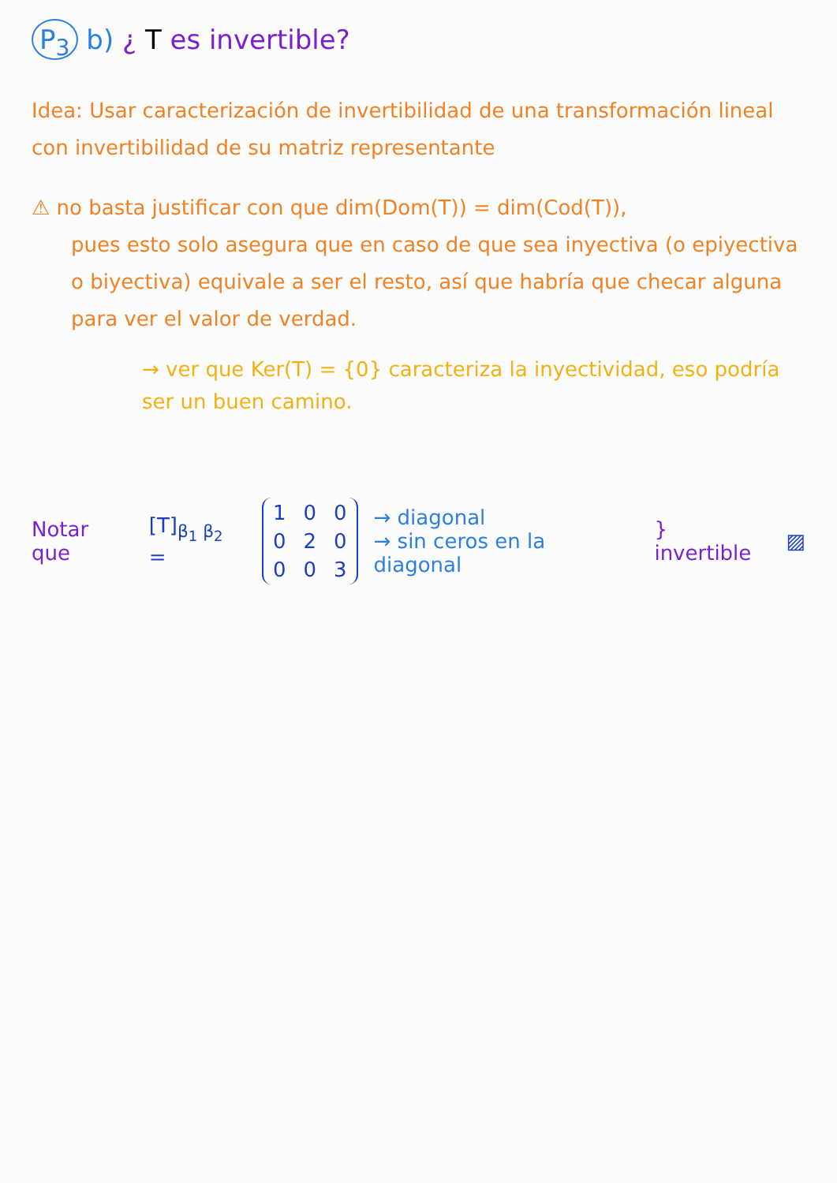P<sub>3</sub> b) ¿ T es invertible?
Idea: Usar caracterización de invertibilidad de una transformación lineal con invertibilidad de su matriz representante
⚠ no basta justificar con que dim(Dom(T)) = dim(Cod(T)),
pues esto solo asegura que en caso de que sea inyectiva (o epiyectiva o biyectiva) equivale a ser el resto, así que habría que checar alguna para ver el valor de verdad.
→ ver que Ker(T) = {0} caracteriza la inyectividad, eso podría ser un buen camino.
Notar que [T]<sub>β<sub>1</sub> β<sub>2</sub></sub> =
| 1 | 0 | 0 |
| 0 | 2 | 0 |
| 0 | 0 | 3 |
→ diagonal
→ sin ceros en la diagonal
} invertible ▨